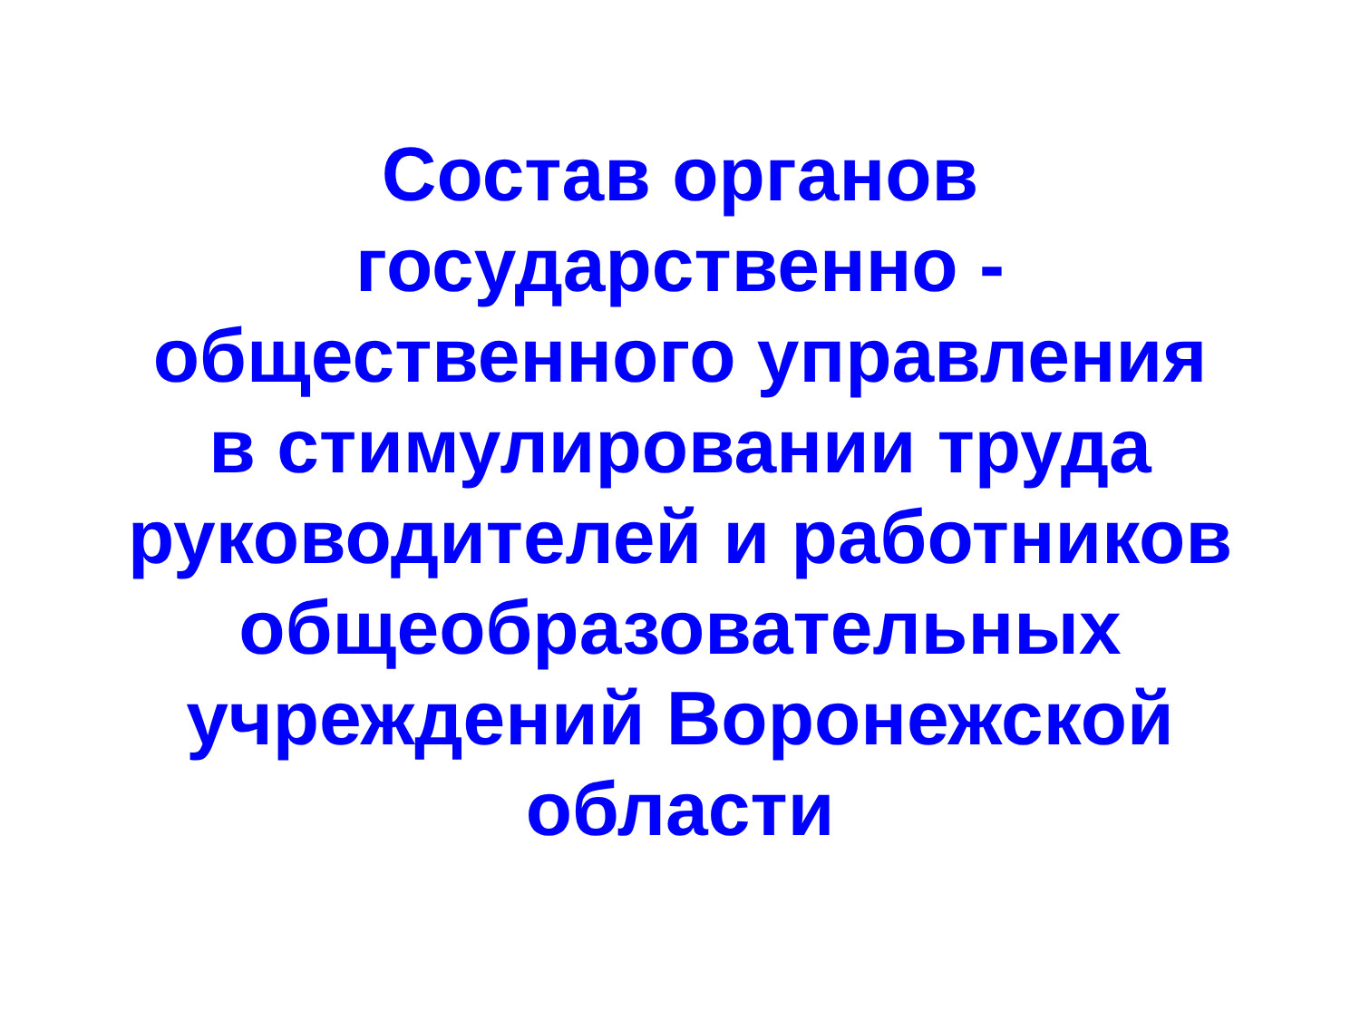Состав органов
государственно -
общественного управления
в стимулировании труда
руководителей и работников
общеобразовательных
учреждений Воронежской
области